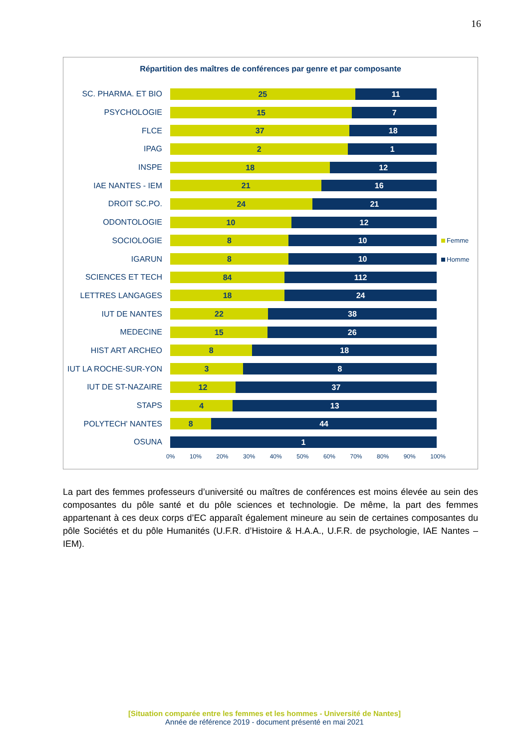16
Répartition des maîtres de conférences par genre et par composante
SC. PHARMA. ET BIO
25 11
PSYCHOLOGIE
15 7
FLCE
37 18
IPAG
2 1
INSPE
18 12
IAE NANTES - IEM
21 16
DROIT SC.PO.
24 21
ODONTOLOGIE
10 12
SOCIOLOGIE
8 10
IGARUN
8 10
SCIENCES ET TECH
84 112
LETTRES LANGAGES
18 24
IUT DE NANTES
22 38
MEDECINE
15 26
HIST ART ARCHEO
8 18
IUT LA ROCHE-SUR-YON
3 8
IUT DE ST-NAZAIRE
12 37
STAPS
4 13
POLYTECH' NANTES
8 44
OSUNA
1
0% 10% 20% 30% 40% 50% 60% 70% 80% 90% 100%
Femme
Homme
La part des femmes professeurs d’université ou maîtres de conférences est moins élevée au sein des composantes du pôle santé et du pôle sciences et technologie. De même, la part des femmes appartenant à ces deux corps d’EC apparaît également mineure au sein de certaines composantes du pôle Sociétés et du pôle Humanités (U.F.R. d’Histoire & H.A.A., U.F.R. de psychologie, IAE Nantes –IEM).
[Situation comparée entre les femmes et les hommes - Université de Nantes]
Année de référence 2019 - document présenté en mai 2021